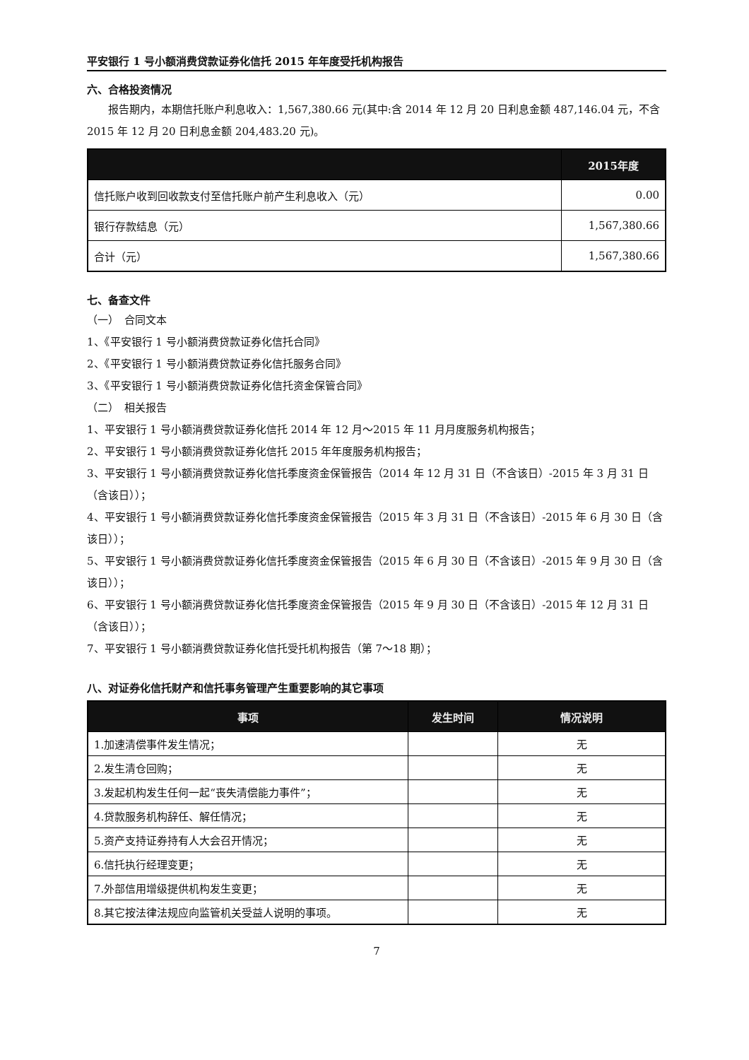平安银行 1 号小额消费贷款证券化信托 2015 年年度受托机构报告
六、合格投资情况
报告期内，本期信托账户利息收入：1,567,380.66 元(其中:含 2014 年 12 月 20 日利息金额 487,146.04 元，不含 2015 年 12 月 20 日利息金额 204,483.20 元)。
| | 2015年度 |
| --- | --- |
| 信托账户收到回收款支付至信托账户前产生利息收入（元） | 0.00 |
| 银行存款结息（元） | 1,567,380.66 |
| 合计（元） | 1,567,380.66 |
七、备查文件
（一）　合同文本
1、《平安银行 1 号小额消费贷款证券化信托合同》
2、《平安银行 1 号小额消费贷款证券化信托服务合同》
3、《平安银行 1 号小额消费贷款证券化信托资金保管合同》
（二）　相关报告
1、平安银行 1 号小额消费贷款证券化信托 2014 年 12 月～2015 年 11 月月度服务机构报告；
2、平安银行 1 号小额消费贷款证券化信托 2015 年年度服务机构报告；
3、平安银行 1 号小额消费贷款证券化信托季度资金保管报告（2014 年 12 月 31 日（不含该日）-2015 年 3 月 31 日（含该日））；
4、平安银行 1 号小额消费贷款证券化信托季度资金保管报告（2015 年 3 月 31 日（不含该日）-2015 年 6 月 30 日（含该日））；
5、平安银行 1 号小额消费贷款证券化信托季度资金保管报告（2015 年 6 月 30 日（不含该日）-2015 年 9 月 30 日（含该日））；
6、平安银行 1 号小额消费贷款证券化信托季度资金保管报告（2015 年 9 月 30 日（不含该日）-2015 年 12 月 31 日（含该日））；
7、平安银行 1 号小额消费贷款证券化信托受托机构报告（第 7～18 期）；
八、对证券化信托财产和信托事务管理产生重要影响的其它事项
| 事项 | 发生时间 | 情况说明 |
| --- | --- | --- |
| 1.加速清偿事件发生情况； | | 无 |
| 2.发生清仓回购； | | 无 |
| 3.发起机构发生任何一起“丧失清偿能力事件”； | | 无 |
| 4.贷款服务机构辞任、解任情况； | | 无 |
| 5.资产支持证券持有人大会召开情况； | | 无 |
| 6.信托执行经理变更； | | 无 |
| 7.外部信用增级提供机构发生变更； | | 无 |
| 8.其它按法律法规应向监管机关受益人说明的事项。 | | 无 |
7